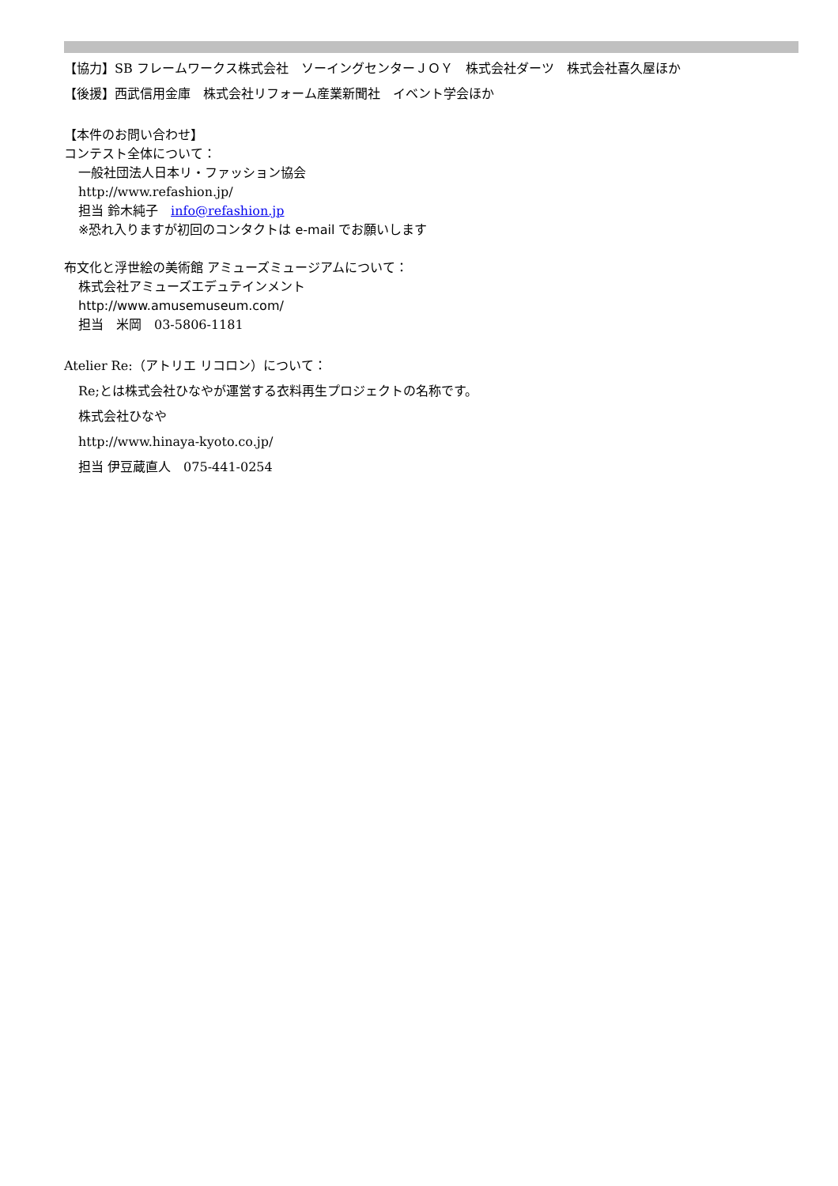【協力】SB フレームワークス株式会社　ソーイングセンターＪＯＹ　株式会社ダーツ　株式会社喜久屋ほか
【後援】西武信用金庫　株式会社リフォーム産業新聞社　イベント学会ほか
【本件のお問い合わせ】
コンテスト全体について：
一般社団法人日本リ・ファッション協会
http://www.refashion.jp/
担当 鈴木純子　info@refashion.jp
※恐れ入りますが初回のコンタクトは e-mail でお願いします
布文化と浮世絵の美術館 アミューズミュージアムについて：
株式会社アミューズエデュテインメント
http://www.amusemuseum.com/
担当　米岡　03-5806-1181
Atelier Re:（アトリエ リコロン）について：
Re;とは株式会社ひなやが運営する衣料再生プロジェクトの名称です。
株式会社ひなや
http://www.hinaya-kyoto.co.jp/
担当 伊豆蔵直人　075-441-0254